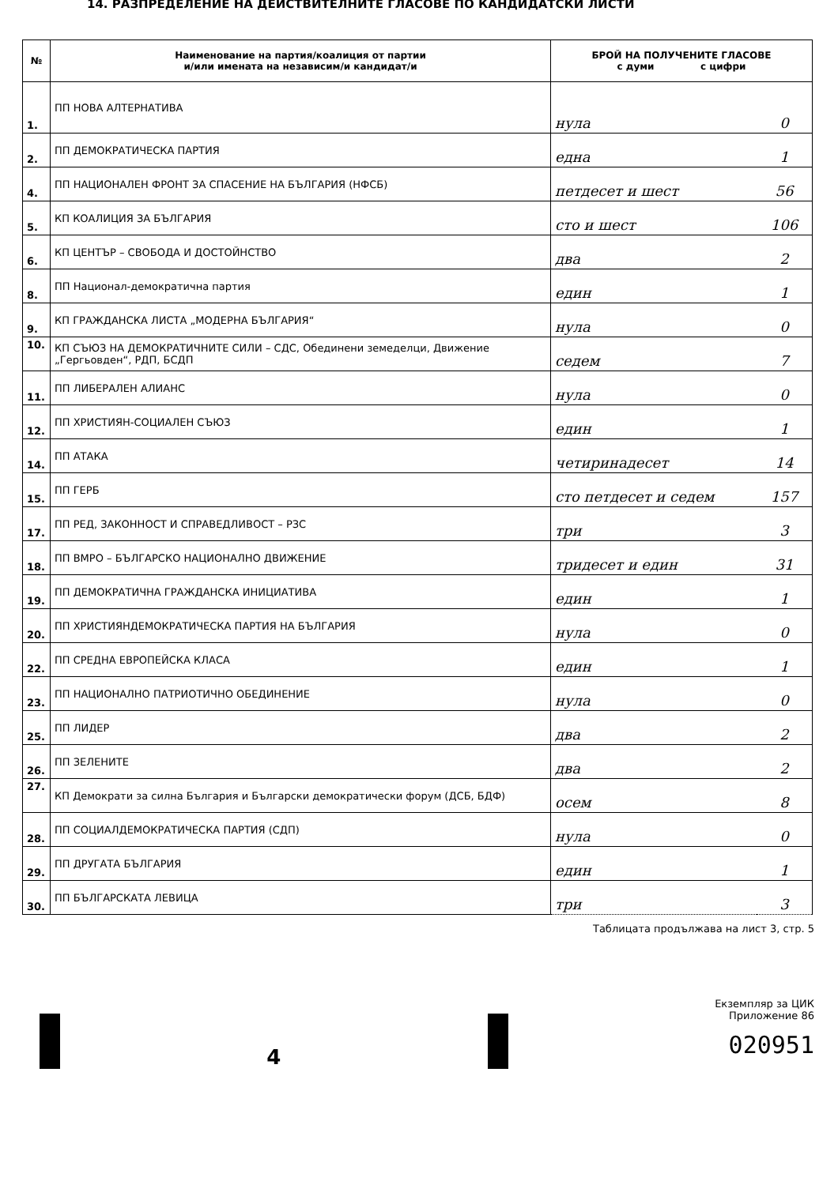14. РАЗПРЕДЕЛЕНИЕ НА ДЕЙСТВИТЕЛНИТЕ ГЛАСОВЕ ПО КАНДИДАТСКИ ЛИСТИ
| № | Наименование на партия/коалиция от партии и/или имената на независим/и кандидат/и | БРОЙ НА ПОЛУЧЕНИТЕ ГЛАСОВЕ с думи с цифри | |
| --- | --- | --- | --- |
| 1. | ПП НОВА АЛТЕРНАТИВА | нула | 0 |
| 2. | ПП ДЕМОКРАТИЧЕСКА ПАРТИЯ | една | 1 |
| 4. | ПП НАЦИОНАЛЕН ФРОНТ ЗА СПАСЕНИЕ НА БЪЛГАРИЯ (НФСБ) | петдесет и шест | 56 |
| 5. | КП КОАЛИЦИЯ ЗА БЪЛГАРИЯ | сто и шест | 106 |
| 6. | КП ЦЕНТЪР – СВОБОДА И ДОСТОЙНСТВО | два | 2 |
| 8. | ПП Национал-демократична партия | един | 1 |
| 9. | КП ГРАЖДАНСКА ЛИСТА „МОДЕРНА БЪЛГАРИЯ“ | нула | 0 |
| 10. | КП СЪЮЗ НА ДЕМОКРАТИЧНИТЕ СИЛИ – СДС, Обединени земеделци, Движение „Гергьовден“, РДП, БСДП | седем | 7 |
| 11. | ПП ЛИБЕРАЛЕН АЛИАНС | нула | 0 |
| 12. | ПП ХРИСТИЯН-СОЦИАЛЕН СЪЮЗ | един | 1 |
| 14. | ПП АТАКА | четиринадесет | 14 |
| 15. | ПП ГЕРБ | сто петдесет и седем | 157 |
| 17. | ПП РЕД, ЗАКОННОСТ И СПРАВЕДЛИВОСТ – РЗС | три | 3 |
| 18. | ПП ВМРО – БЪЛГАРСКО НАЦИОНАЛНО ДВИЖЕНИЕ | тридесет и един | 31 |
| 19. | ПП ДЕМОКРАТИЧНА ГРАЖДАНСКА ИНИЦИАТИВА | един | 1 |
| 20. | ПП ХРИСТИЯНДЕМОКРАТИЧЕСКА ПАРТИЯ НА БЪЛГАРИЯ | нула | 0 |
| 22. | ПП СРЕДНА ЕВРОПЕЙСКА КЛАСА | един | 1 |
| 23. | ПП НАЦИОНАЛНО ПАТРИОТИЧНО ОБЕДИНЕНИЕ | нула | 0 |
| 25. | ПП ЛИДЕР | два | 2 |
| 26. | ПП ЗЕЛЕНИТЕ | два | 2 |
| 27. | КП Демократи за силна България и Български демократически форум (ДСБ, БДФ) | осем | 8 |
| 28. | ПП СОЦИАЛДЕМОКРАТИЧЕСКА ПАРТИЯ (СДП) | нула | 0 |
| 29. | ПП ДРУГАТА БЪЛГАРИЯ | един | 1 |
| 30. | ПП БЪЛГАРСКАТА ЛЕВИЦА | три | 3 |
Таблицата продължава на лист 3, стр. 5
4
Екземпляр за ЦИК
Приложение 86
020951